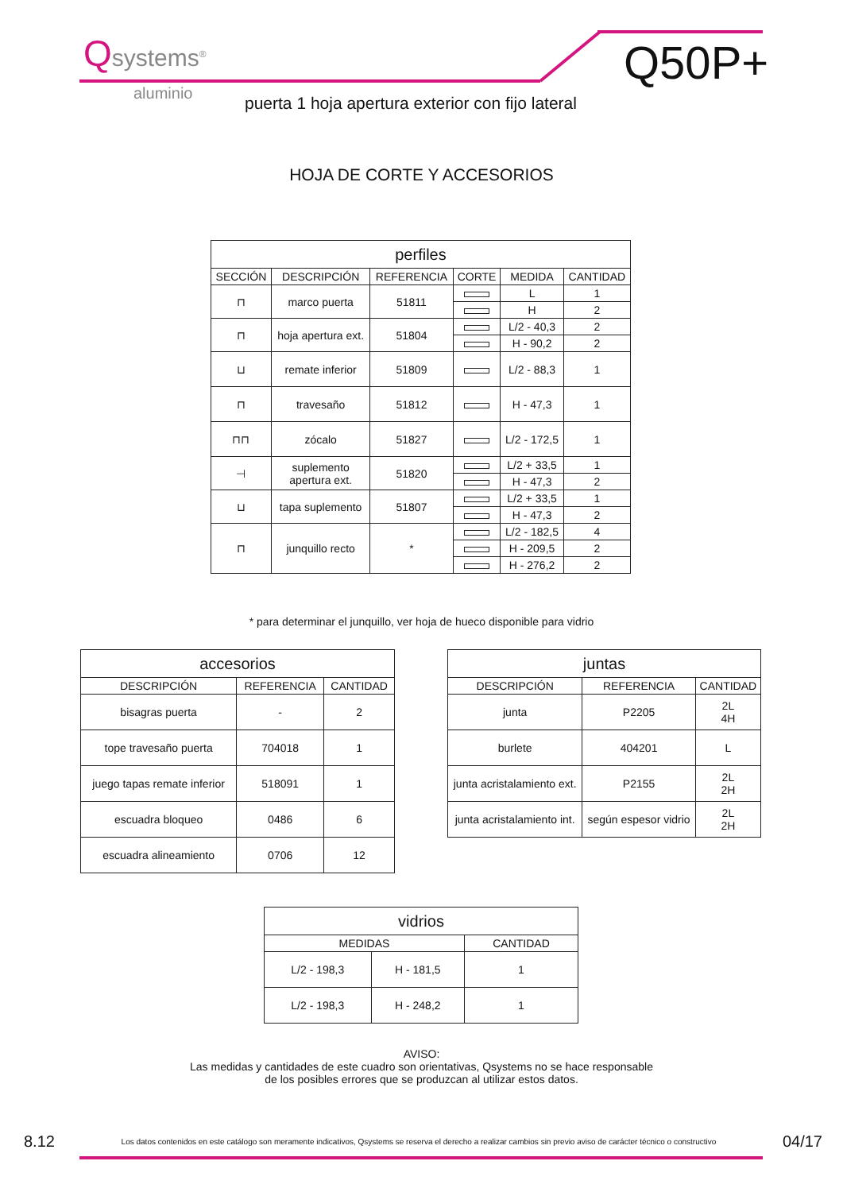Qsystems<sup>®</sup>
aluminio
Q50P+
puerta 1 hoja apertura exterior con fijo lateral
HOJA DE CORTE Y ACCESORIOS
| perfiles | | | | | |
| --- | --- | --- | --- | --- | --- |
| SECCIÓN | DESCRIPCIÓN | REFERENCIA | CORTE | MEDIDA | CANTIDAD |
| ⊓ | marco puerta | 51811 | | L | 1 |
| | | | | H | 2 |
| ⊓ | hoja apertura ext. | 51804 | | L/2 - 40,3 | 2 |
| | | | | H - 90,2 | 2 |
| ⊔ | remate inferior | 51809 | | L/2 - 88,3 | 1 |
| ⊓ | travesaño | 51812 | | H - 47,3 | 1 |
| ⊓⊓ | zócalo | 51827 | | L/2 - 172,5 | 1 |
| ⊣ | suplemento apertura ext. | 51820 | | L/2 + 33,5 | 1 |
| | | | | H - 47,3 | 2 |
| ⊔ | tapa suplemento | 51807 | | L/2 + 33,5 | 1 |
| | | | | H - 47,3 | 2 |
| ⊓ | junquillo recto | * | | L/2 - 182,5 | 4 |
| | | | | H - 209,5 | 2 |
| | | | | H - 276,2 | 2 |
* para determinar el junquillo, ver hoja de hueco disponible para vidrio
| accesorios | | |
| --- | --- | --- |
| DESCRIPCIÓN | REFERENCIA | CANTIDAD |
| bisagras puerta | - | 2 |
| tope travesaño puerta | 704018 | 1 |
| juego tapas remate inferior | 518091 | 1 |
| escuadra bloqueo | 0486 | 6 |
| escuadra alineamiento | 0706 | 12 |
| juntas | | |
| --- | --- | --- |
| DESCRIPCIÓN | REFERENCIA | CANTIDAD |
| junta | P2205 | 2L 4H |
| burlete | 404201 | L |
| junta acristalamiento ext. | P2155 | 2L 2H |
| junta acristalamiento int. | según espesor vidrio | 2L 2H |
| vidrios | | |
| --- | --- | --- |
| MEDIDAS | | CANTIDAD |
| L/2 - 198,3 | H - 181,5 | 1 |
| L/2 - 198,3 | H - 248,2 | 1 |
AVISO:
Las medidas y cantidades de este cuadro son orientativas, Qsystems no se hace responsable
de los posibles errores que se produzcan al utilizar estos datos.
8.12 Los datos contenidos en este catálogo son meramente indicativos, Qsystems se reserva el derecho a realizar cambios sin previo aviso de carácter técnico o constructivo 04/17